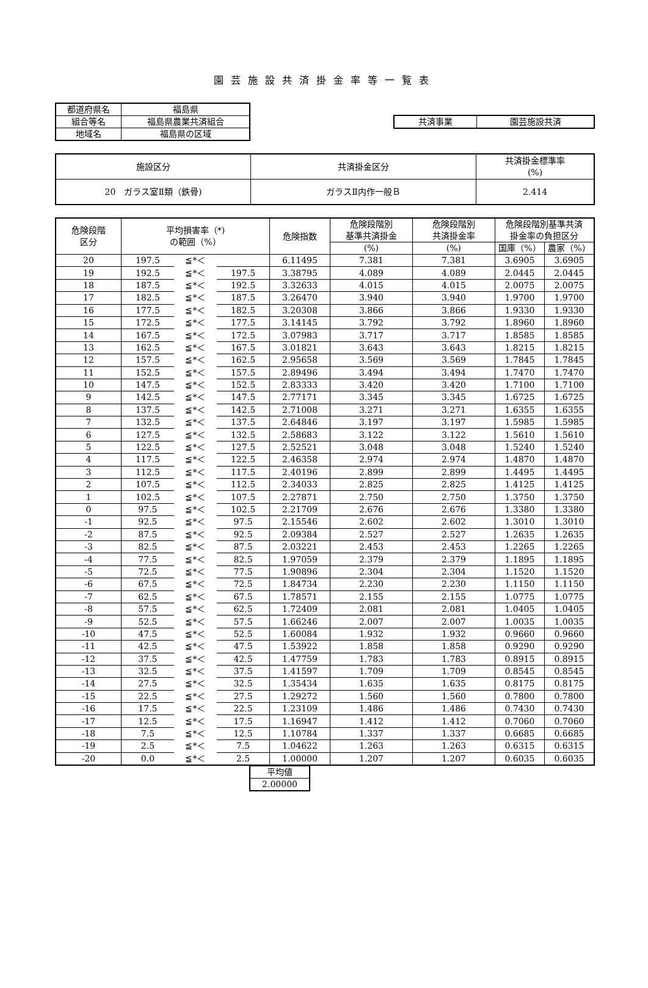園芸施設共済掛金率等一覧表
| 都道府県名 | 福島県 |
| 組合等名 | 福島県農業共済組合 |
| 地域名 | 福島県の区域 |
| 共済事業 | 園芸施設共済 |
| 施設区分 | 共済掛金区分 | 共済掛金標準率 (%) |
| 20 ガラス室Ⅱ類（鉄骨) | ガラスⅡ内作一般Ｂ | 2.414 |
| 危険段階 区分 | 平均損害率（*) の範囲（%） | | | 危険指数 | 危険段階別 基準共済掛金 | 危険段階別 共済掛金率 | 危険段階別基準共済 掛金率の負担区分 | |
| --- | --- | --- | --- | --- | --- | --- | --- | --- |
| | | | | | (%) | (%) | 国庫（%） | 農家（%） |
| 20 | 197.5 | ≦*＜ | | 6.11495 | 7.381 | 7.381 | 3.6905 | 3.6905 |
| 19 | 192.5 | ≦*＜ | 197.5 | 3.38795 | 4.089 | 4.089 | 2.0445 | 2.0445 |
| 18 | 187.5 | ≦*＜ | 192.5 | 3.32633 | 4.015 | 4.015 | 2.0075 | 2.0075 |
| 17 | 182.5 | ≦*＜ | 187.5 | 3.26470 | 3.940 | 3.940 | 1.9700 | 1.9700 |
| 16 | 177.5 | ≦*＜ | 182.5 | 3.20308 | 3.866 | 3.866 | 1.9330 | 1.9330 |
| 15 | 172.5 | ≦*＜ | 177.5 | 3.14145 | 3.792 | 3.792 | 1.8960 | 1.8960 |
| 14 | 167.5 | ≦*＜ | 172.5 | 3.07983 | 3.717 | 3.717 | 1.8585 | 1.8585 |
| 13 | 162.5 | ≦*＜ | 167.5 | 3.01821 | 3.643 | 3.643 | 1.8215 | 1.8215 |
| 12 | 157.5 | ≦*＜ | 162.5 | 2.95658 | 3.569 | 3.569 | 1.7845 | 1.7845 |
| 11 | 152.5 | ≦*＜ | 157.5 | 2.89496 | 3.494 | 3.494 | 1.7470 | 1.7470 |
| 10 | 147.5 | ≦*＜ | 152.5 | 2.83333 | 3.420 | 3.420 | 1.7100 | 1.7100 |
| 9 | 142.5 | ≦*＜ | 147.5 | 2.77171 | 3.345 | 3.345 | 1.6725 | 1.6725 |
| 8 | 137.5 | ≦*＜ | 142.5 | 2.71008 | 3.271 | 3.271 | 1.6355 | 1.6355 |
| 7 | 132.5 | ≦*＜ | 137.5 | 2.64846 | 3.197 | 3.197 | 1.5985 | 1.5985 |
| 6 | 127.5 | ≦*＜ | 132.5 | 2.58683 | 3.122 | 3.122 | 1.5610 | 1.5610 |
| 5 | 122.5 | ≦*＜ | 127.5 | 2.52521 | 3.048 | 3.048 | 1.5240 | 1.5240 |
| 4 | 117.5 | ≦*＜ | 122.5 | 2.46358 | 2.974 | 2.974 | 1.4870 | 1.4870 |
| 3 | 112.5 | ≦*＜ | 117.5 | 2.40196 | 2.899 | 2.899 | 1.4495 | 1.4495 |
| 2 | 107.5 | ≦*＜ | 112.5 | 2.34033 | 2.825 | 2.825 | 1.4125 | 1.4125 |
| 1 | 102.5 | ≦*＜ | 107.5 | 2.27871 | 2.750 | 2.750 | 1.3750 | 1.3750 |
| 0 | 97.5 | ≦*＜ | 102.5 | 2.21709 | 2.676 | 2.676 | 1.3380 | 1.3380 |
| -1 | 92.5 | ≦*＜ | 97.5 | 2.15546 | 2.602 | 2.602 | 1.3010 | 1.3010 |
| -2 | 87.5 | ≦*＜ | 92.5 | 2.09384 | 2.527 | 2.527 | 1.2635 | 1.2635 |
| -3 | 82.5 | ≦*＜ | 87.5 | 2.03221 | 2.453 | 2.453 | 1.2265 | 1.2265 |
| -4 | 77.5 | ≦*＜ | 82.5 | 1.97059 | 2.379 | 2.379 | 1.1895 | 1.1895 |
| -5 | 72.5 | ≦*＜ | 77.5 | 1.90896 | 2.304 | 2.304 | 1.1520 | 1.1520 |
| -6 | 67.5 | ≦*＜ | 72.5 | 1.84734 | 2.230 | 2.230 | 1.1150 | 1.1150 |
| -7 | 62.5 | ≦*＜ | 67.5 | 1.78571 | 2.155 | 2.155 | 1.0775 | 1.0775 |
| -8 | 57.5 | ≦*＜ | 62.5 | 1.72409 | 2.081 | 2.081 | 1.0405 | 1.0405 |
| -9 | 52.5 | ≦*＜ | 57.5 | 1.66246 | 2.007 | 2.007 | 1.0035 | 1.0035 |
| -10 | 47.5 | ≦*＜ | 52.5 | 1.60084 | 1.932 | 1.932 | 0.9660 | 0.9660 |
| -11 | 42.5 | ≦*＜ | 47.5 | 1.53922 | 1.858 | 1.858 | 0.9290 | 0.9290 |
| -12 | 37.5 | ≦*＜ | 42.5 | 1.47759 | 1.783 | 1.783 | 0.8915 | 0.8915 |
| -13 | 32.5 | ≦*＜ | 37.5 | 1.41597 | 1.709 | 1.709 | 0.8545 | 0.8545 |
| -14 | 27.5 | ≦*＜ | 32.5 | 1.35434 | 1.635 | 1.635 | 0.8175 | 0.8175 |
| -15 | 22.5 | ≦*＜ | 27.5 | 1.29272 | 1.560 | 1.560 | 0.7800 | 0.7800 |
| -16 | 17.5 | ≦*＜ | 22.5 | 1.23109 | 1.486 | 1.486 | 0.7430 | 0.7430 |
| -17 | 12.5 | ≦*＜ | 17.5 | 1.16947 | 1.412 | 1.412 | 0.7060 | 0.7060 |
| -18 | 7.5 | ≦*＜ | 12.5 | 1.10784 | 1.337 | 1.337 | 0.6685 | 0.6685 |
| -19 | 2.5 | ≦*＜ | 7.5 | 1.04622 | 1.263 | 1.263 | 0.6315 | 0.6315 |
| -20 | 0.0 | ≦*＜ | 2.5 | 1.00000 | 1.207 | 1.207 | 0.6035 | 0.6035 |
| 平均値 |
| 2.00000 |